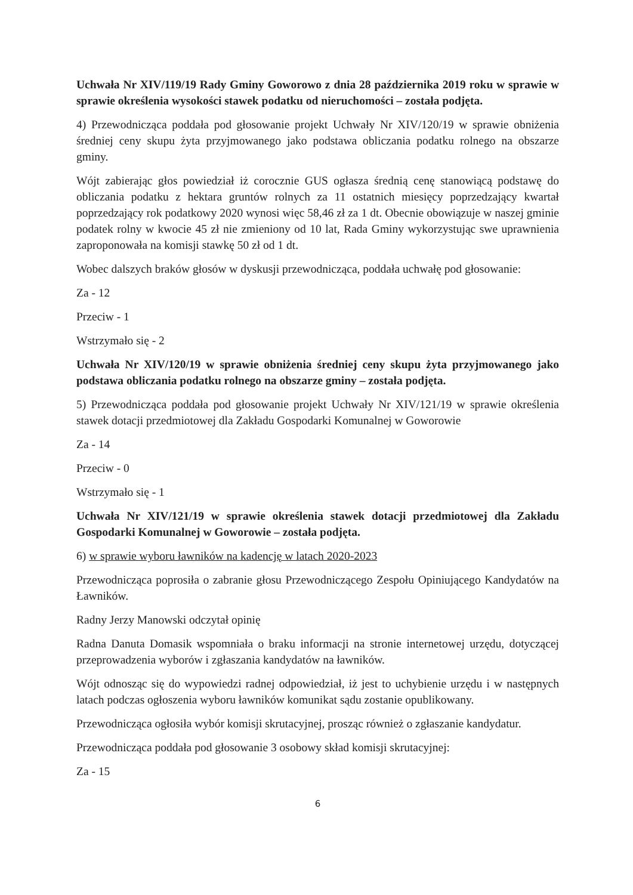Uchwała Nr XIV/119/19 Rady Gminy Goworowo z dnia 28 października 2019 roku w sprawie w sprawie określenia wysokości stawek podatku od nieruchomości – została podjęta.
4) Przewodnicząca poddała pod głosowanie projekt Uchwały Nr XIV/120/19 w sprawie obniżenia średniej ceny skupu żyta przyjmowanego jako podstawa obliczania podatku rolnego na obszarze gminy.
Wójt zabierając głos powiedział iż corocznie GUS ogłasza średnią cenę stanowiącą podstawę do obliczania podatku z hektara gruntów rolnych za 11 ostatnich miesięcy poprzedzający kwartał poprzedzający rok podatkowy 2020 wynosi więc 58,46 zł za 1 dt. Obecnie obowiązuje w naszej gminie podatek rolny w kwocie 45 zł nie zmieniony od 10 lat, Rada Gminy wykorzystując swe uprawnienia zaproponowała na komisji stawkę 50 zł od 1 dt.
Wobec dalszych braków głosów w dyskusji przewodnicząca, poddała uchwałę pod głosowanie:
Za - 12
Przeciw - 1
Wstrzymało się - 2
Uchwała Nr XIV/120/19 w sprawie obniżenia średniej ceny skupu żyta przyjmowanego jako podstawa obliczania podatku rolnego na obszarze gminy – została podjęta.
5) Przewodnicząca poddała pod głosowanie projekt Uchwały Nr XIV/121/19 w sprawie określenia stawek dotacji przedmiotowej dla Zakładu Gospodarki Komunalnej w Goworowie
Za - 14
Przeciw - 0
Wstrzymało się - 1
Uchwała Nr XIV/121/19 w sprawie określenia stawek dotacji przedmiotowej dla Zakładu Gospodarki Komunalnej w Goworowie – została podjęta.
6) w sprawie wyboru ławników na kadencję w latach 2020-2023
Przewodnicząca poprosiła o zabranie głosu Przewodniczącego Zespołu Opiniującego Kandydatów na Ławników.
Radny Jerzy Manowski odczytał opinię
Radna Danuta Domasik wspomniała o braku informacji na stronie internetowej urzędu, dotyczącej przeprowadzenia wyborów i zgłaszania kandydatów na ławników.
Wójt odnosząc się do wypowiedzi radnej odpowiedział, iż jest to uchybienie urzędu i w następnych latach podczas ogłoszenia wyboru ławników komunikat sądu zostanie opublikowany.
Przewodnicząca ogłosiła wybór komisji skrutacyjnej, prosząc również o zgłaszanie kandydatur.
Przewodnicząca poddała pod głosowanie 3 osobowy skład komisji skrutacyjnej:
Za - 15
6